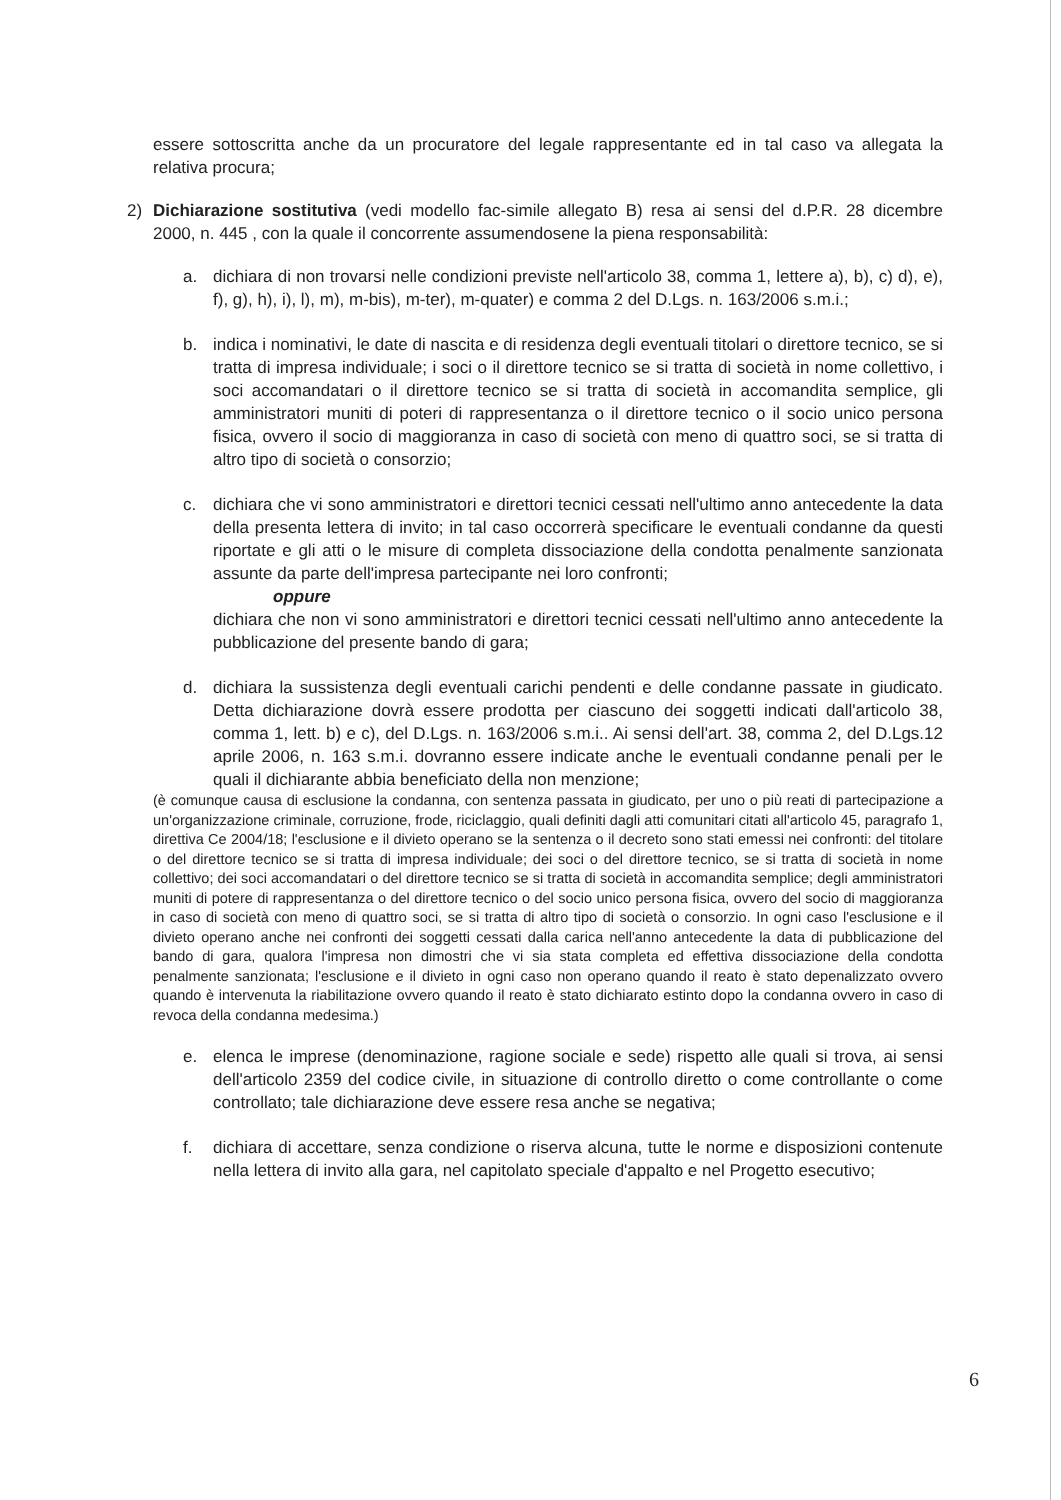essere sottoscritta anche da un procuratore del legale rappresentante ed in tal caso va allegata la relativa procura;
2) Dichiarazione sostitutiva (vedi modello fac-simile allegato B) resa ai sensi del d.P.R. 28 dicembre 2000, n. 445 , con la quale il concorrente assumendosene la piena responsabilità:
a. dichiara di non trovarsi nelle condizioni previste nell'articolo 38, comma 1, lettere a), b), c) d), e), f), g), h), i), l), m), m-bis), m-ter), m-quater) e comma 2 del D.Lgs. n. 163/2006 s.m.i.;
b. indica i nominativi, le date di nascita e di residenza degli eventuali titolari o direttore tecnico, se si tratta di impresa individuale; i soci o il direttore tecnico se si tratta di società in nome collettivo, i soci accomandatari o il direttore tecnico se si tratta di società in accomandita semplice, gli amministratori muniti di poteri di rappresentanza o il direttore tecnico o il socio unico persona fisica, ovvero il socio di maggioranza in caso di società con meno di quattro soci, se si tratta di altro tipo di società o consorzio;
c. dichiara che vi sono amministratori e direttori tecnici cessati nell'ultimo anno antecedente la data della presenta lettera di invito; in tal caso occorrerà specificare le eventuali condanne da questi riportate e gli atti o le misure di completa dissociazione della condotta penalmente sanzionata assunte da parte dell'impresa partecipante nei loro confronti;
oppure
dichiara che non vi sono amministratori e direttori tecnici cessati nell'ultimo anno antecedente la pubblicazione del presente bando di gara;
d. dichiara la sussistenza degli eventuali carichi pendenti e delle condanne passate in giudicato. Detta dichiarazione dovrà essere prodotta per ciascuno dei soggetti indicati dall'articolo 38, comma 1, lett. b) e c), del D.Lgs. n. 163/2006 s.m.i.. Ai sensi dell'art. 38, comma 2, del D.Lgs.12 aprile 2006, n. 163 s.m.i. dovranno essere indicate anche le eventuali condanne penali per le quali il dichiarante abbia beneficiato della non menzione;
(è comunque causa di esclusione la condanna, con sentenza passata in giudicato, per uno o più reati di partecipazione a un'organizzazione criminale, corruzione, frode, riciclaggio, quali definiti dagli atti comunitari citati all'articolo 45, paragrafo 1, direttiva Ce 2004/18; l'esclusione e il divieto operano se la sentenza o il decreto sono stati emessi nei confronti: del titolare o del direttore tecnico se si tratta di impresa individuale; dei soci o del direttore tecnico, se si tratta di società in nome collettivo; dei soci accomandatari o del direttore tecnico se si tratta di società in accomandita semplice; degli amministratori muniti di potere di rappresentanza o del direttore tecnico o del socio unico persona fisica, ovvero del socio di maggioranza in caso di società con meno di quattro soci, se si tratta di altro tipo di società o consorzio. In ogni caso l'esclusione e il divieto operano anche nei confronti dei soggetti cessati dalla carica nell'anno antecedente la data di pubblicazione del bando di gara, qualora l'impresa non dimostri che vi sia stata completa ed effettiva dissociazione della condotta penalmente sanzionata; l'esclusione e il divieto in ogni caso non operano quando il reato è stato depenalizzato ovvero quando è intervenuta la riabilitazione ovvero quando il reato è stato dichiarato estinto dopo la condanna ovvero in caso di revoca della condanna medesima.)
e. elenca le imprese (denominazione, ragione sociale e sede) rispetto alle quali si trova, ai sensi dell'articolo 2359 del codice civile, in situazione di controllo diretto o come controllante o come controllato; tale dichiarazione deve essere resa anche se negativa;
f. dichiara di accettare, senza condizione o riserva alcuna, tutte le norme e disposizioni contenute nella lettera di invito alla gara, nel capitolato speciale d'appalto e nel Progetto esecutivo;
6